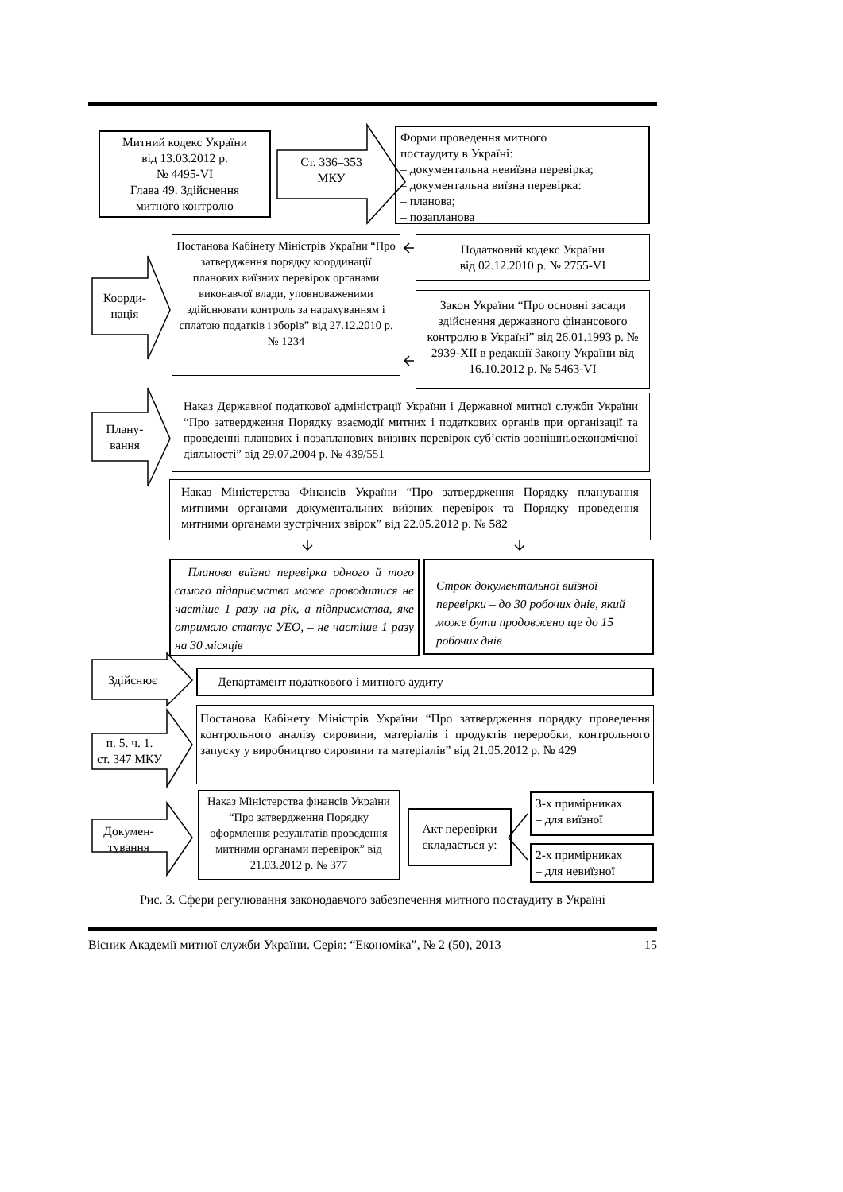Митний кодекс України
від 13.03.2012 р.
№ 4495-VI
Глава 49. Здійснення
митного контролю
Ст. 336–353
МКУ
Форми проведення митного
постаудиту в Україні:
– документальна невиїзна перевірка;
– документальна виїзна перевірка:
– планова;
– позапланова
Постанова Кабінету Міністрів України “Про затвердження порядку координації планових виїзних перевірок органами виконавчої влади, уповноваженими здійснювати контроль за нарахуванням і сплатою податків і зборів” від 27.12.2010 р. № 1234
Коорди-
нація
Податковий кодекс України
від 02.12.2010 р. № 2755-VI
Закон України “Про основні засади здійснення державного фінансового контролю в Україні” від 26.01.1993 р. № 2939-XII в редакції Закону України від 16.10.2012 р. № 5463-VI
Плану-
вання
Наказ Державної податкової адміністрації України і Державної митної служби України “Про затвердження Порядку взаємодії митних і податкових органів при організації та проведенні планових і позапланових виїзних перевірок суб’єктів зовнішньоекономічної діяльності” від 29.07.2004 р. № 439/551
Наказ Міністерства Фінансів України “Про затвердження Порядку планування митними органами документальних виїзних перевірок та Порядку проведення митними органами зустрічних звірок” від 22.05.2012 р. № 582
Планова виїзна перевірка одного й того самого підприємства може проводитися не частіше 1 разу на рік, а підприємства, яке отримало статус УЕО, – не частіше 1 разу на 30 місяців
Строк документальної виїзної перевірки – до 30 робочих днів, який може бути продовжено ще до 15 робочих днів
Здійснює Департамент податкового і митного аудиту
п. 5. ч. 1.
ст. 347 МКУ
Постанова Кабінету Міністрів України “Про затвердження порядку проведення контрольного аналізу сировини, матеріалів і продуктів переробки, контрольного запуску у виробництво сировини та матеріалів” від 21.05.2012 р. № 429
Докумен-
тування
Наказ Міністерства фінансів України “Про затвердження Порядку оформлення результатів проведення митними органами перевірок” від 21.03.2012 р. № 377
Акт перевірки складається у:
3-х примірниках
– для виїзної
2-х примірниках
– для невиїзної
Рис. 3. Сфери регулювання законодавчого забезпечення митного постаудиту в Україні
Вісник Академії митної служби України. Серія: “Економіка”, № 2 (50), 2013 15